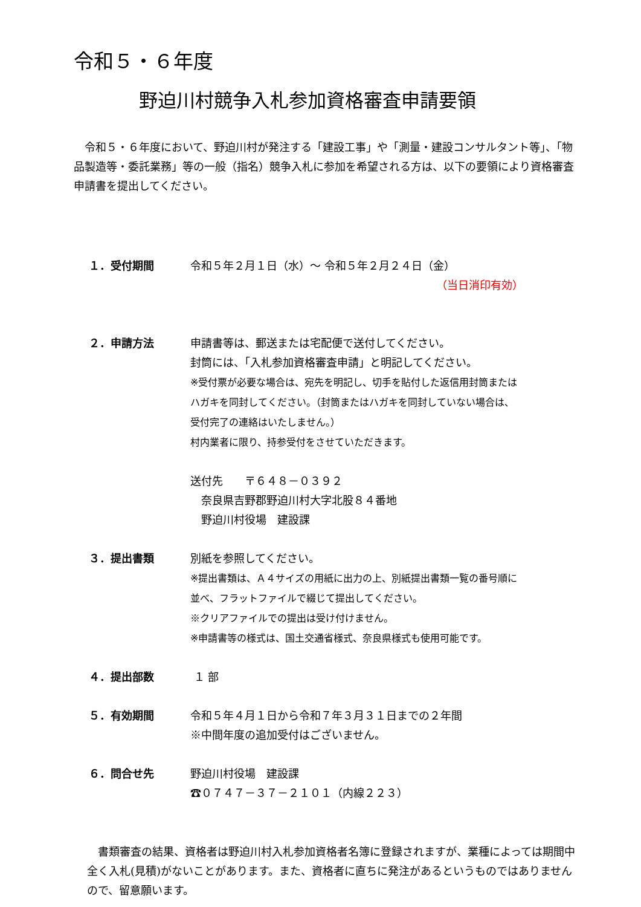令和５・６年度
野迫川村競争入札参加資格審査申請要領
　令和５・６年度において、野迫川村が発注する「建設工事」や「測量・建設コンサルタント等」、「物品製造等・委託業務」等の一般（指名）競争入札に参加を希望される方は、以下の要領により資格審査申請書を提出してください。
１．受付期間 令和５年２月１日（水）～ 令和５年２月２４日（金）
（当日消印有効）
２．申請方法 申請書等は、郵送または宅配便で送付してください。
封筒には、「入札参加資格審査申請」と明記してください。
※受付票が必要な場合は、宛先を明記し、切手を貼付した返信用封筒または
ハガキを同封してください。（封筒またはハガキを同封していない場合は、
受付完了の連絡はいたしません。）
村内業者に限り、持参受付をさせていただきます。
送付先　　〒６４８－０３９２
　奈良県吉野郡野迫川村大字北股８４番地
　野迫川村役場　建設課
３．提出書類 別紙を参照してください。
※提出書類は、Ａ４サイズの用紙に出力の上、別紙提出書類一覧の番号順に
並べ、フラットファイルで綴じて提出してください。
※クリアファイルでの提出は受け付けません。
※申請書等の様式は、国土交通省様式、奈良県様式も使用可能です。
４．提出部数 １ 部
５．有効期間 令和５年４月１日から令和７年３月３１日までの２年間
※中間年度の追加受付はございません。
６．問合せ先 野迫川村役場　建設課
☎０７４７－３７－２１０１（内線２２３）
　書類審査の結果、資格者は野迫川村入札参加資格者名簿に登録されますが、業種によっては期間中全く入札(見積)がないことがあります。また、資格者に直ちに発注があるというものではありませんので、留意願います。